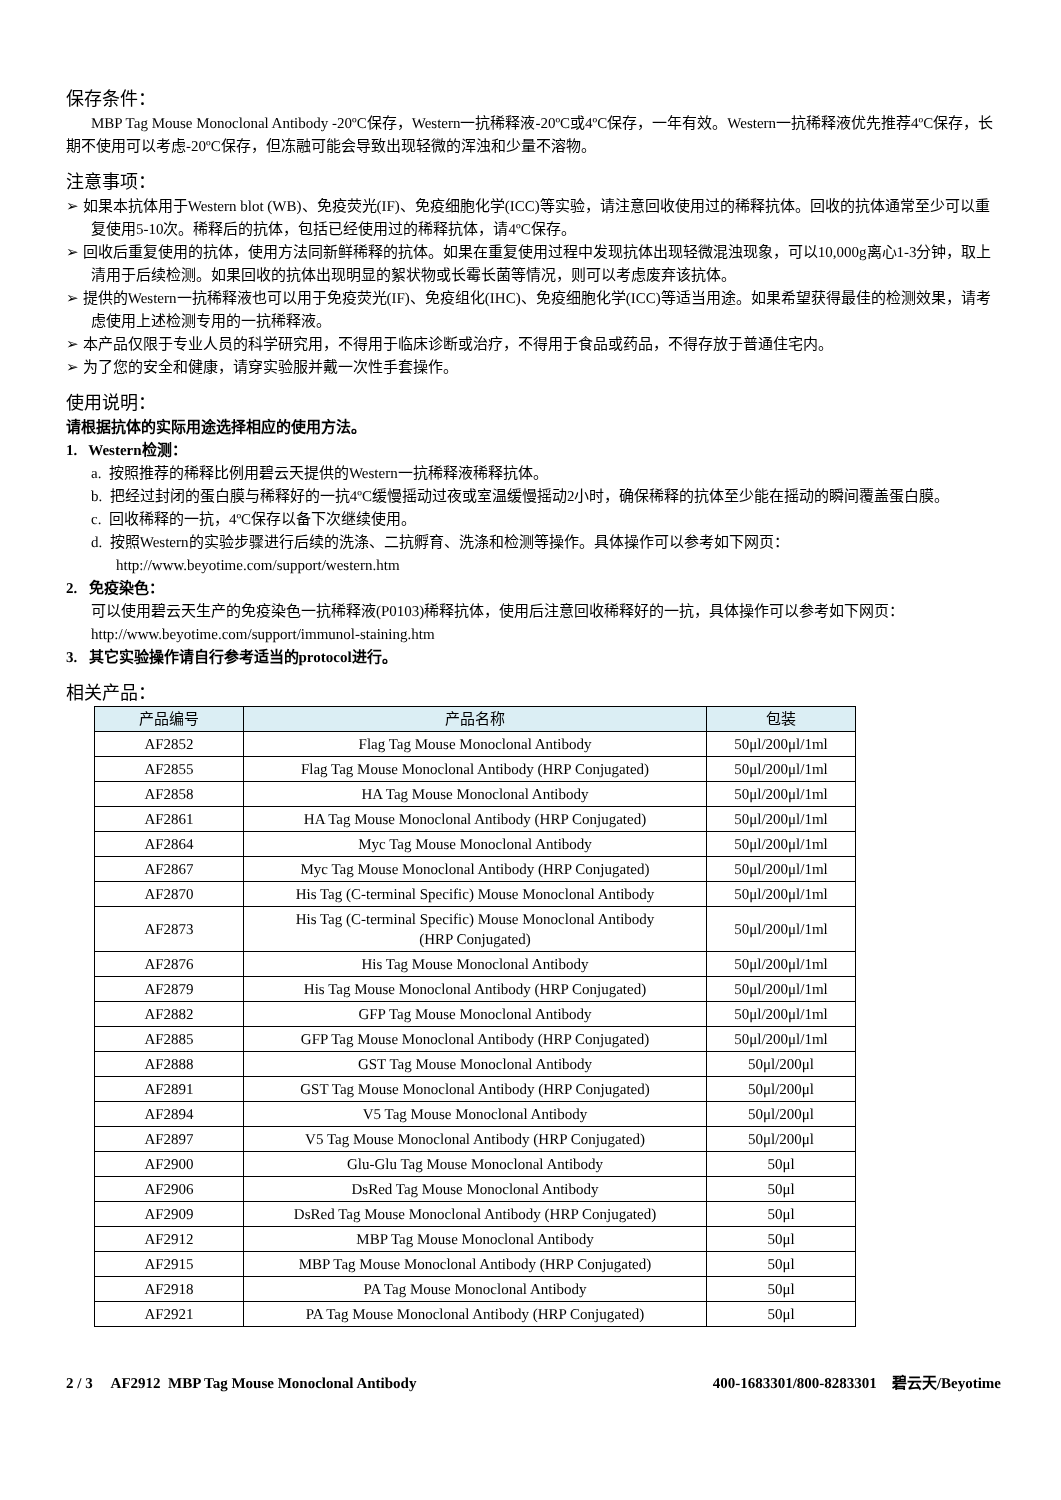保存条件：
MBP Tag Mouse Monoclonal Antibody -20ºC保存，Western一抗稀释液-20ºC或4ºC保存，一年有效。Western一抗稀释液优先推荐4ºC保存，长期不使用可以考虑-20ºC保存，但冻融可能会导致出现轻微的浑浊和少量不溶物。
注意事项：
➢ 如果本抗体用于Western blot (WB)、免疫荧光(IF)、免疫细胞化学(ICC)等实验，请注意回收使用过的稀释抗体。回收的抗体通常至少可以重复使用5-10次。稀释后的抗体，包括已经使用过的稀释抗体，请4ºC保存。
➢ 回收后重复使用的抗体，使用方法同新鲜稀释的抗体。如果在重复使用过程中发现抗体出现轻微混浊现象，可以10,000g离心1-3分钟，取上清用于后续检测。如果回收的抗体出现明显的絮状物或长霉长菌等情况，则可以考虑废弃该抗体。
➢ 提供的Western一抗稀释液也可以用于免疫荧光(IF)、免疫组化(IHC)、免疫细胞化学(ICC)等适当用途。如果希望获得最佳的检测效果，请考虑使用上述检测专用的一抗稀释液。
➢ 本产品仅限于专业人员的科学研究用，不得用于临床诊断或治疗，不得用于食品或药品，不得存放于普通住宅内。
➢ 为了您的安全和健康，请穿实验服并戴一次性手套操作。
使用说明：
请根据抗体的实际用途选择相应的使用方法。
1. Western检测：
a. 按照推荐的稀释比例用碧云天提供的Western一抗稀释液稀释抗体。
b. 把经过封闭的蛋白膜与稀释好的一抗4ºC缓慢摇动过夜或室温缓慢摇动2小时，确保稀释的抗体至少能在摇动的瞬间覆盖蛋白膜。
c. 回收稀释的一抗，4ºC保存以备下次继续使用。
d. 按照Western的实验步骤进行后续的洗涤、二抗孵育、洗涤和检测等操作。具体操作可以参考如下网页：http://www.beyotime.com/support/western.htm
2. 免疫染色：
可以使用碧云天生产的免疫染色一抗稀释液(P0103)稀释抗体，使用后注意回收稀释好的一抗，具体操作可以参考如下网页：http://www.beyotime.com/support/immunol-staining.htm
3. 其它实验操作请自行参考适当的protocol进行。
相关产品：
| 产品编号 | 产品名称 | 包装 |
| --- | --- | --- |
| AF2852 | Flag Tag Mouse Monoclonal Antibody | 50μl/200μl/1ml |
| AF2855 | Flag Tag Mouse Monoclonal Antibody (HRP Conjugated) | 50μl/200μl/1ml |
| AF2858 | HA Tag Mouse Monoclonal Antibody | 50μl/200μl/1ml |
| AF2861 | HA Tag Mouse Monoclonal Antibody (HRP Conjugated) | 50μl/200μl/1ml |
| AF2864 | Myc Tag Mouse Monoclonal Antibody | 50μl/200μl/1ml |
| AF2867 | Myc Tag Mouse Monoclonal Antibody (HRP Conjugated) | 50μl/200μl/1ml |
| AF2870 | His Tag (C-terminal Specific) Mouse Monoclonal Antibody | 50μl/200μl/1ml |
| AF2873 | His Tag (C-terminal Specific) Mouse Monoclonal Antibody (HRP Conjugated) | 50μl/200μl/1ml |
| AF2876 | His Tag Mouse Monoclonal Antibody | 50μl/200μl/1ml |
| AF2879 | His Tag Mouse Monoclonal Antibody (HRP Conjugated) | 50μl/200μl/1ml |
| AF2882 | GFP Tag Mouse Monoclonal Antibody | 50μl/200μl/1ml |
| AF2885 | GFP Tag Mouse Monoclonal Antibody (HRP Conjugated) | 50μl/200μl/1ml |
| AF2888 | GST Tag Mouse Monoclonal Antibody | 50μl/200μl |
| AF2891 | GST Tag Mouse Monoclonal Antibody (HRP Conjugated) | 50μl/200μl |
| AF2894 | V5 Tag Mouse Monoclonal Antibody | 50μl/200μl |
| AF2897 | V5 Tag Mouse Monoclonal Antibody (HRP Conjugated) | 50μl/200μl |
| AF2900 | Glu-Glu Tag Mouse Monoclonal Antibody | 50μl |
| AF2906 | DsRed Tag Mouse Monoclonal Antibody | 50μl |
| AF2909 | DsRed Tag Mouse Monoclonal Antibody (HRP Conjugated) | 50μl |
| AF2912 | MBP Tag Mouse Monoclonal Antibody | 50μl |
| AF2915 | MBP Tag Mouse Monoclonal Antibody (HRP Conjugated) | 50μl |
| AF2918 | PA Tag Mouse Monoclonal Antibody | 50μl |
| AF2921 | PA Tag Mouse Monoclonal Antibody (HRP Conjugated) | 50μl |
2 / 3 AF2912 MBP Tag Mouse Monoclonal Antibody 400-1683301/800-8283301 碧云天/Beyotime